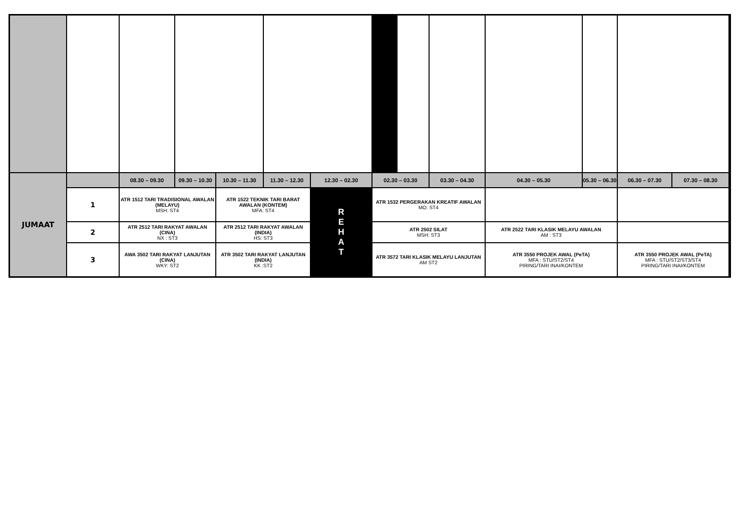| JUMAAT | | 08.30 – 09.30 | 09.30 – 10.30 | 10.30 – 11.30 | 11.30 – 12.30 | 12.30 – 02.30 | 02.30 – 03.30 | 03.30 – 04.30 | 04.30 – 05.30 | 05.30 – 06.30 | 06.30 – 07.30 | 07.30 – 08.30 | |
| | 1 | ATR 1512 TARI TRADISIONAL AWALAN (MELAYU) MSH: ST4 | | ATR 1522 TEKNIK TARI BARAT AWALAN (KONTEM) MFA: ST4 | | R E H A T | ATR 1532 PERGERAKAN KREATIF AWALAN MO: ST4 | | | | | | |
| | 2 | ATR 2512 TARI RAKYAT AWALAN (CINA) NX : ST3 | | ATR 2512 TARI RAKYAT AWALAN (INDIA) HS: ST3 | | | ATR 2502 SILAT MSH: ST3 | | ATR 2522 TARI KLASIK MELAYU AWALAN AM : ST3 | | | | |
| | 3 | AWA 3502 TARI RAKYAT LANJUTAN (CINA) WKY: ST2 | | ATR 3502 TARI RAKYAT LANJUTAN (INDIA) KK :ST2 | | | ATR 3572 TARI KLASIK MELAYU LANJUTAN AM ST2 | | ATR 3550 PROJEK AWAL (PeTA) MFA : STU/ST2/ST4 PIRING/TARI INAI/KONTEM | | ATR 3550 PROJEK AWAL (PeTA) MFA : STU/ST2/ST3/ST4 PIRING/TARI INAI/KONTEM | | |